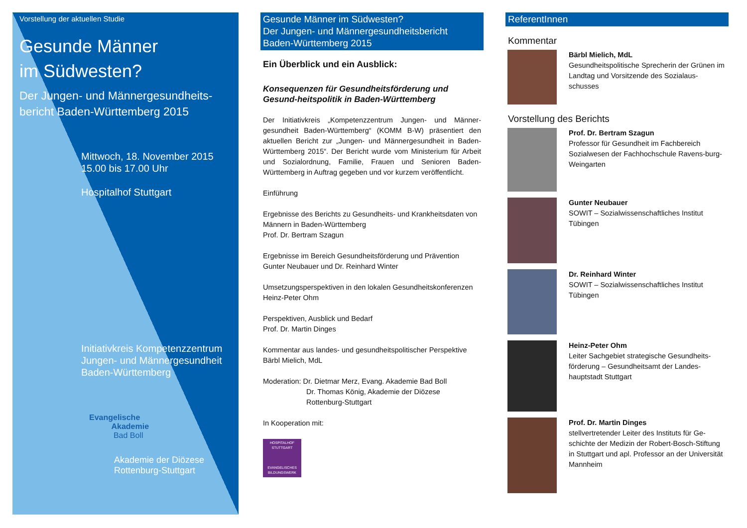Vorstellung der aktuellen Studie
Gesunde Männer
im Südwesten?
Der Jungen- und Männergesundheits-
bericht Baden-Württemberg 2015
Mittwoch, 18. November 2015
15.00 bis 17.00 Uhr
Hospitalhof Stuttgart
Initiativkreis Kompetenzzentrum
Jungen- und Männergesundheit
Baden-Württemberg
Evangelische
Akademie
Bad Boll
Akademie der Diözese
Rottenburg-Stuttgart
Gesunde Männer im Südwesten?
Der Jungen- und Männergesundheitsbericht
Baden-Württemberg 2015
Ein Überblick und ein Ausblick:
Konsequenzen für Gesundheitsförderung und Gesund-heitspolitik in Baden-Württemberg
Der Initiativkreis „Kompetenzzentrum Jungen- und Männer-gesundheit Baden-Württemberg“ (KOMM B-W) präsentiert den aktuellen Bericht zur „Jungen- und Männergesundheit in Baden-Württemberg 2015“. Der Bericht wurde vom Ministerium für Arbeit und Sozialordnung, Familie, Frauen und Senioren Baden-Württemberg in Auftrag gegeben und vor kurzem veröffentlicht.
Einführung
Ergebnisse des Berichts zu Gesundheits- und Krankheitsdaten von Männern in Baden-Württemberg
Prof. Dr. Bertram Szagun
Ergebnisse im Bereich Gesundheitsförderung und Prävention
Gunter Neubauer und Dr. Reinhard Winter
Umsetzungsperspektiven in den lokalen Gesundheitskonferenzen
Heinz-Peter Ohm
Perspektiven, Ausblick und Bedarf
Prof. Dr. Martin Dinges
Kommentar aus landes- und gesundheitspolitischer Perspektive
Bärbl Mielich, MdL
Moderation: Dr. Dietmar Merz, Evang. Akademie Bad Boll
Dr. Thomas König, Akademie der Diözese
Rottenburg-Stuttgart
In Kooperation mit:
HOSPITALHOF STUTTGART
EVANGELISCHES BILDUNGSWERK
ReferentInnen
Kommentar
Bärbl Mielich, MdL
Gesundheitspolitische Sprecherin der Grünen im Landtag und Vorsitzende des Sozialaus-schusses
Vorstellung des Berichts
Prof. Dr. Bertram Szagun
Professor für Gesundheit im Fachbereich Sozialwesen der Fachhochschule Ravens-burg-Weingarten
Gunter Neubauer
SOWIT – Sozialwissenschaftliches Institut Tübingen
Dr. Reinhard Winter
SOWIT – Sozialwissenschaftliches Institut Tübingen
Heinz-Peter Ohm
Leiter Sachgebiet strategische Gesundheits-förderung – Gesundheitsamt der Landes-hauptstadt Stuttgart
Prof. Dr. Martin Dinges
stellvertretender Leiter des Instituts für Ge-schichte der Medizin der Robert-Bosch-Stiftung in Stuttgart und apl. Professor an der Universität Mannheim